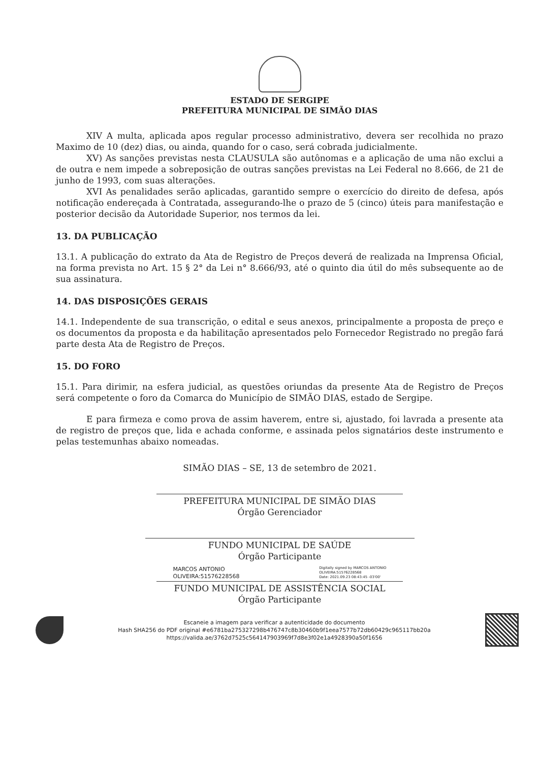ESTADO DE SERGIPE
PREFEITURA MUNICIPAL DE SIMÃO DIAS
XIV A multa, aplicada apos regular processo administrativo, devera ser recolhida no prazo Maximo de 10 (dez) dias, ou ainda, quando for o caso, será cobrada judicialmente.
XV) As sanções previstas nesta CLAUSULA são autônomas e a aplicação de uma não exclui a de outra e nem impede a sobreposição de outras sanções previstas na Lei Federal no 8.666, de 21 de junho de 1993, com suas alterações.
XVI As penalidades serão aplicadas, garantido sempre o exercício do direito de defesa, após notificação endereçada à Contratada, assegurando-lhe o prazo de 5 (cinco) úteis para manifestação e posterior decisão da Autoridade Superior, nos termos da lei.
13. DA PUBLICAÇÃO
13.1. A publicação do extrato da Ata de Registro de Preços deverá de realizada na Imprensa Oficial, na forma prevista no Art. 15 § 2° da Lei n° 8.666/93, até o quinto dia útil do mês subsequente ao de sua assinatura.
14. DAS DISPOSIÇÕES GERAIS
14.1. Independente de sua transcrição, o edital e seus anexos, principalmente a proposta de preço e os documentos da proposta e da habilitação apresentados pelo Fornecedor Registrado no pregão fará parte desta Ata de Registro de Preços.
15. DO FORO
15.1. Para dirimir, na esfera judicial, as questões oriundas da presente Ata de Registro de Preços será competente o foro da Comarca do Município de SIMÃO DIAS, estado de Sergipe.
E para firmeza e como prova de assim haverem, entre si, ajustado, foi lavrada a presente ata de registro de preços que, lida e achada conforme, e assinada pelos signatários deste instrumento e pelas testemunhas abaixo nomeadas.
SIMÃO DIAS – SE, 13 de setembro de 2021.
PREFEITURA MUNICIPAL DE SIMÃO DIAS
Órgão Gerenciador
FUNDO MUNICIPAL DE SAÚDE
Órgão Participante
MARCOS ANTONIO
OLIVEIRA:51576228568
Digitally signed by MARCOS ANTONIO
OLIVEIRA:51576228568
Date: 2021.09.23 08:43:45 -03'00'
FUNDO MUNICIPAL DE ASSISTÊNCIA SOCIAL
Órgão Participante
Escaneie a imagem para verificar a autenticidade do documento
Hash SHA256 do PDF original #e6781ba275327298b476747c8b30460b9f1eea7577b72db60429c965117bb20a
https://valida.ae/3762d7525c564147903969f7d8e3f02e1a4928390a50f1656